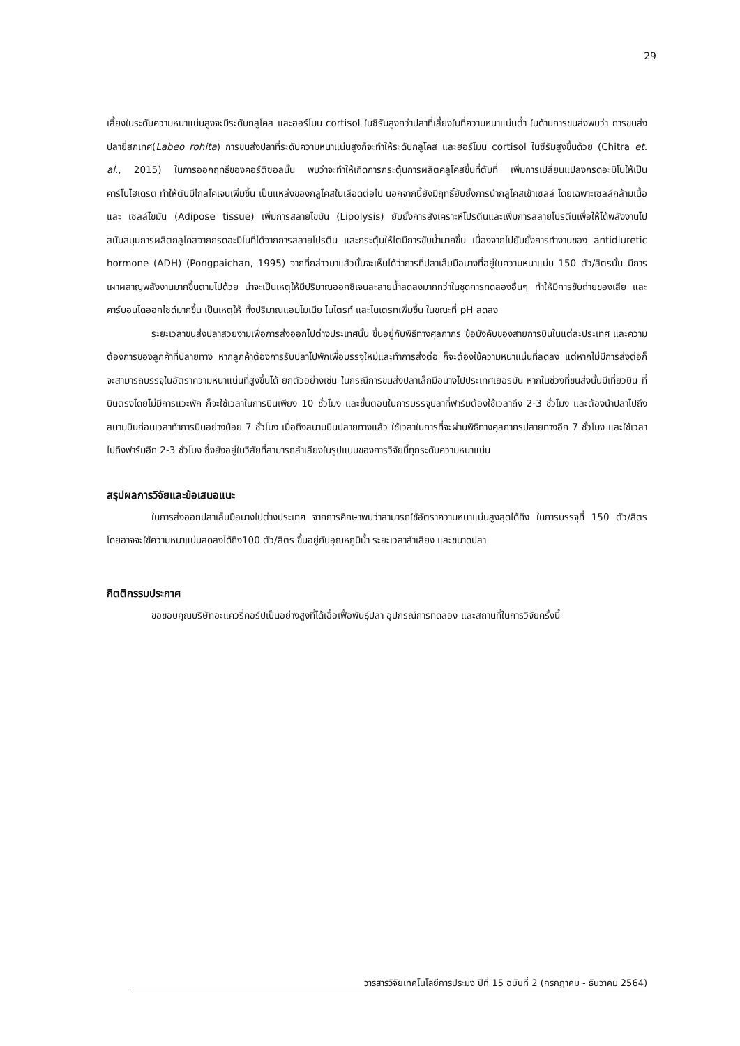29
เลี้ยงในระดับความหนาแน่นสูงจะมีระดับกลูโคส และฮอร์โมน cortisol ในซีรัมสูงกว่าปลาที่เลี้ยงในที่ความหนาแน่นต่ำ ในด้านการขนส่งพบว่า การขนส่งปลายี่สกเทศ(Labeo rohita) การขนส่งปลาที่ระดับความหนาแน่นสูงก็จะทำให้ระดับกลูโคส และฮอร์โมน cortisol ในซีรัมสูงขึ้นด้วย (Chitra et. al., 2015) ในการออกฤทธิ์ของคอร์ติซอลนั้น พบว่าจะทำให้เกิดการกระตุ้นการผลิตคลูโคสขึ้นที่ตับที่ เพิ่มการเปลี่ยนแปลงกรดอะมิโนให้เป็นคาร์โบไฮเดรต ทำให้ตับมีไกลโคเจนเพิ่มขึ้น เป็นแหล่งของกลูโคสในเลือดต่อไป นอกจากนี้ยังมีฤทธิ์ยับยั้งการนำกลูโคสเข้าเซลล์ โดยเฉพาะเซลล์กล้ามเนื้อ และ เซลล์ไขมัน (Adipose tissue) เพิ่มการสลายไขมัน (Lipolysis) ยับยั้งการสังเคราะห์โปรตีนและเพิ่มการสลายโปรตีนเพื่อให้ได้พลังงานไปสนับสนุนการผลิตกลูโคสจากกรดอะมิโนที่ได้จากการสลายโปรตีน และกระตุ้นให้ไตมีการขับน้ำมากขึ้น เนื่องจากไปยับยั้งการทำงานของ antidiuretic hormone (ADH) (Pongpaichan, 1995) จากที่กล่าวมาแล้วนั้นจะเห็นได้ว่าการที่ปลาเล็บมือนางที่อยู่ในความหนาแน่น 150 ตัว/ลิตรนั้น มีการเผาผลาญพลังงานมากขึ้นตามไปด้วย น่าจะเป็นเหตุให้มีปริมาณออกซิเจนละลายน้ำลดลงมากกว่าในชุดการทดลองอื่นๆ ทำให้มีการขับถ่ายของเสีย และคาร์บอนไดออกไซด์มากขึ้น เป็นเหตุให้ ทั้งปริมาณแอมโมเนีย ไนไตรท์ และไนเตรทเพิ่มขึ้น ในขณะที่ pH ลดลง
ระยะเวลาขนส่งปลาสวยงามเพื่อการส่งออกไปต่างประเทศนั้น ขึ้นอยู่กับพิธีทางศุลกากร ข้อบังคับของสายการบินในแต่ละประเทศ และความต้องการของลูกค้าที่ปลายทาง หากลูกค้าต้องการรับปลาไปพักเพื่อบรรจุใหม่และทำการส่งต่อ ก็จะต้องใช้ความหนาแน่นที่ลดลง แต่หากไม่มีการส่งต่อก็จะสามารถบรรจุในอัตราความหนาแน่นที่สูงขึ้นได้ ยกตัวอย่างเช่น ในกรณีการขนส่งปลาเล็กมือนางไปประเทศเยอรมัน หากในช่วงที่ขนส่งนั้นมีเที่ยวบิน ที่บินตรงโดยไม่มีการแวะพัก ก็จะใช้เวลาในการบินเพียง 10 ชั่วโมง และขั้นตอนในการบรรจุปลาที่ฟาร์มต้องใช้เวลาถึง 2-3 ชั่วโมง และต้องนำปลาไปถึงสนามบินก่อนเวลาทำการบินอย่างน้อย 7 ชั่วโมง เมื่อถึงสนามบินปลายทางแล้ว ใช้เวลาในการที่จะผ่านพิธีทางศุลกากรปลายทางอีก 7 ชั่วโมง และใช้เวลาไปถึงฟาร์มอีก 2-3 ชั่วโมง ซึ่งยังอยู่ในวิสัยที่สามารถลำเลียงในรูปแบบของการวิจัยนี้ทุกระดับความหนาแน่น
สรุปผลการวิจัยและข้อเสนอแนะ
ในการส่งออกปลาเล็บมือนางไปต่างประเทศ จากการศึกษาพบว่าสามารถใช้อัตราความหนาแน่นสูงสุดได้ถึง ในการบรรจุที่ 150 ตัว/ลิตร โดยอาจจะใช้ความหนาแน่นลดลงได้ถึง100 ตัว/ลิตร ขึ้นอยู่กับอุณหภูมิน้ำ ระยะเวลาลำเลียง และขนาดปลา
กิตติกรรมประกาศ
ขอขอบคุณบริษัทอะแควรี่คอร์ปเป็นอย่างสูงที่ได้เอื้อเฟื้อพันธุ์ปลา อุปกรณ์การทดลอง และสถานที่ในการวิจัยครั้งนี้
วารสารวิจัยเทคโนโลยีการประมง ปีที่ 15 ฉบับที่ 2 (กรกฎาคม - ธันวาคม 2564)